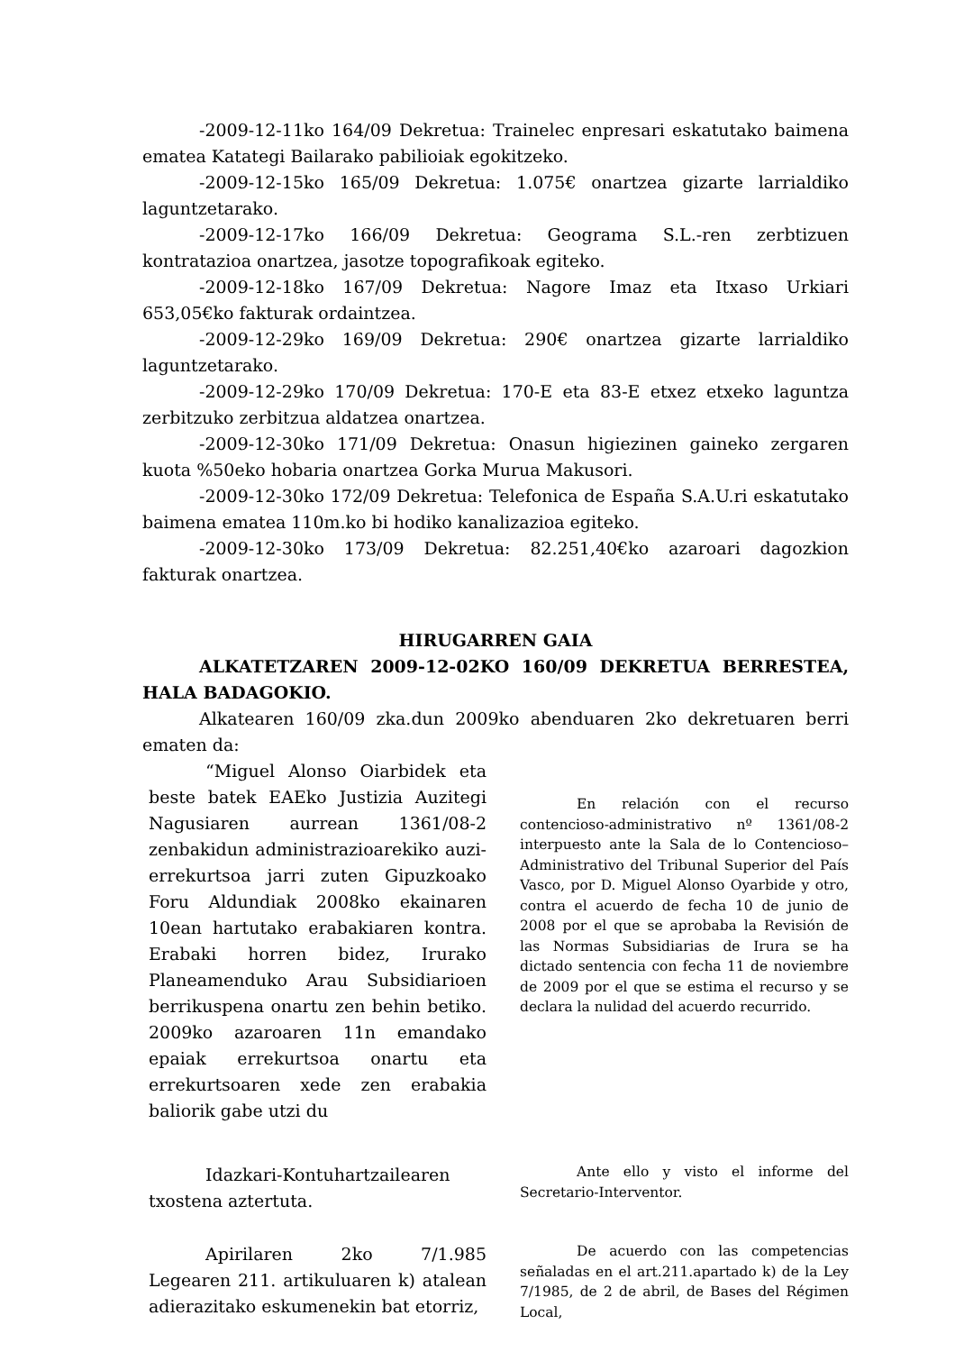-2009-12-11ko 164/09 Dekretua: Trainelec enpresari eskatutako baimena ematea Katategi Bailarako pabilioiak egokitzeko.
-2009-12-15ko 165/09 Dekretua: 1.075€ onartzea gizarte larrialdiko laguntzetarako.
-2009-12-17ko 166/09 Dekretua: Geograma S.L.-ren zerbtizuen kontratazioa onartzea, jasotze topografikoak egiteko.
-2009-12-18ko 167/09 Dekretua: Nagore Imaz eta Itxaso Urkiari 653,05€ko fakturak ordaintzea.
-2009-12-29ko 169/09 Dekretua: 290€ onartzea gizarte larrialdiko laguntzetarako.
-2009-12-29ko 170/09 Dekretua: 170-E eta 83-E etxez etxeko laguntza zerbitzuko zerbitzua aldatzea onartzea.
-2009-12-30ko 171/09 Dekretua: Onasun higiezinen gaineko zergaren kuota %50eko hobaria onartzea Gorka Murua Makusori.
-2009-12-30ko 172/09 Dekretua: Telefonica de España S.A.U.ri eskatutako baimena ematea 110m.ko bi hodiko kanalizazioa egiteko.
-2009-12-30ko 173/09 Dekretua: 82.251,40€ko azaroari dagozkion fakturak onartzea.
HIRUGARREN GAIA
ALKATETZAREN 2009-12-02KO 160/09 DEKRETUA BERRESTEA, HALA BADAGOKIO.
Alkatearen 160/09 zka.dun 2009ko abenduaren 2ko dekretuaren berri ematen da:
“Miguel Alonso Oiarbidek eta beste batek EAEko Justizia Auzitegi Nagusiaren aurrean 1361/08-2 zenbakidun administrazioarekiko auzi-errekurtsoa jarri zuten Gipuzkoako Foru Aldundiak 2008ko ekainaren 10ean hartutako erabakiaren kontra. Erabaki horren bidez, Irurako Planeamenduko Arau Subsidiarioen berrikuspena onartu zen behin betiko. 2009ko azaroaren 11n emandako epaiak errekurtsoa onartu eta errekurtsoaren xede zen erabakia baliorik gabe utzi du
En relación con el recurso contencioso-administrativo nº 1361/08-2 interpuesto ante la Sala de lo Contencioso–Administrativo del Tribunal Superior del País Vasco, por D. Miguel Alonso Oyarbide y otro, contra el acuerdo de fecha 10 de junio de 2008 por el que se aprobaba la Revisión de las Normas Subsidiarias de Irura se ha dictado sentencia con fecha 11 de noviembre de 2009 por el que se estima el recurso y se declara la nulidad del acuerdo recurrido.
Idazkari-Kontuhartzailearen txostena aztertuta.
Ante ello y visto el informe del Secretario-Interventor.
Apirilaren 2ko 7/1.985 Legearen 211. artikuluaren k) atalean adierazitako eskumenekin bat etorriz,
De acuerdo con las competencias señaladas en el art.211.apartado k) de la Ley 7/1985, de 2 de abril, de Bases del Régimen Local,